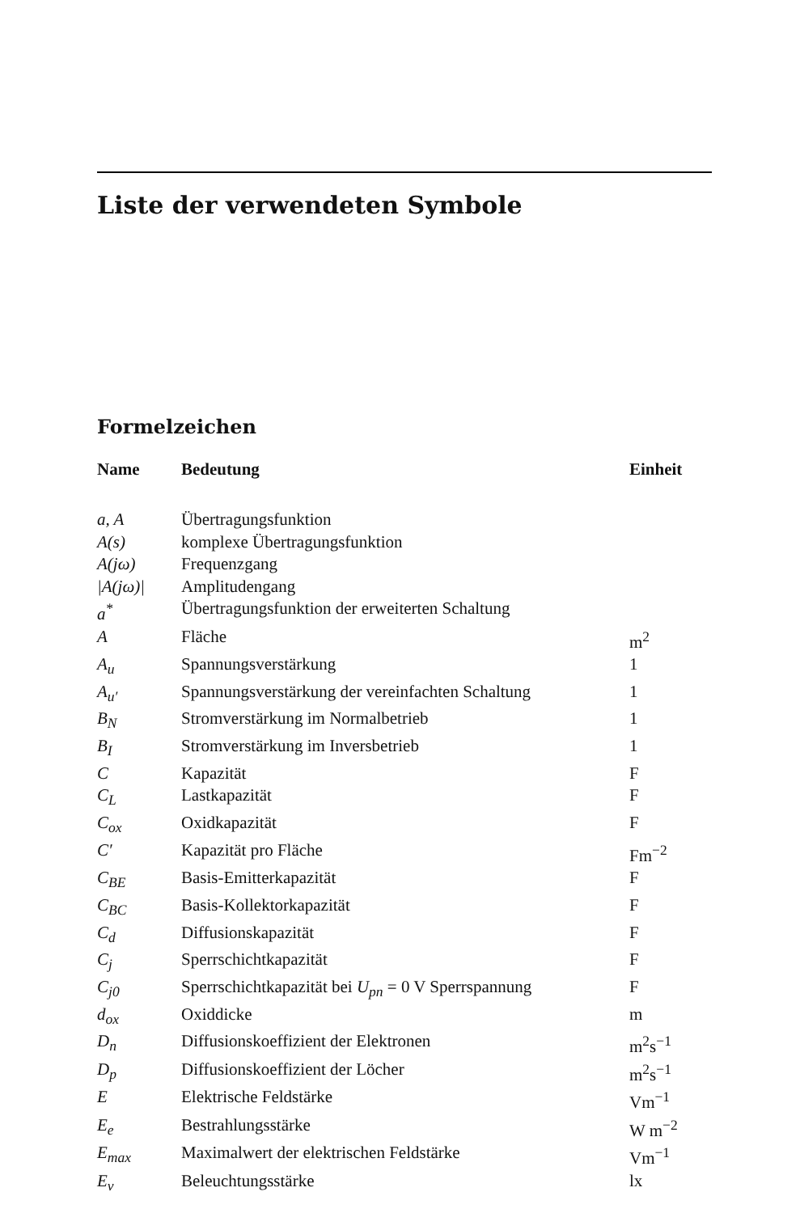Liste der verwendeten Symbole
Formelzeichen
| Name | Bedeutung | Einheit |
| --- | --- | --- |
| a, A | Übertragungsfunktion | |
| A(s) | komplexe Übertragungsfunktion | |
| A(jω) | Frequenzgang | |
| /A(jω)/ | Amplitudengang | |
| a<sup>*</sup> | Übertragungsfunktion der erweiterten Schaltung | |
| A | Fläche | m<sup>2</sup> |
| A<sub>u</sub> | Spannungsverstärkung | 1 |
| A<sub>u′</sub> | Spannungsverstärkung der vereinfachten Schaltung | 1 |
| B<sub>N</sub> | Stromverstärkung im Normalbetrieb | 1 |
| B<sub>I</sub> | Stromverstärkung im Inversbetrieb | 1 |
| C | Kapazität | F |
| C<sub>L</sub> | Lastkapazität | F |
| C<sub>ox</sub> | Oxidkapazität | F |
| C′ | Kapazität pro Fläche | Fm<sup>−2</sup> |
| C<sub>BE</sub> | Basis-Emitterkapazität | F |
| C<sub>BC</sub> | Basis-Kollektorkapazität | F |
| C<sub>d</sub> | Diffusionskapazität | F |
| C<sub>j</sub> | Sperrschichtkapazität | F |
| C<sub>j0</sub> | Sperrschichtkapazität bei U<sub>pn</sub> = 0 V Sperrspannung | F |
| d<sub>ox</sub> | Oxiddicke | m |
| D<sub>n</sub> | Diffusionskoeffizient der Elektronen | m<sup>2</sup>s<sup>−1</sup> |
| D<sub>p</sub> | Diffusionskoeffizient der Löcher | m<sup>2</sup>s<sup>−1</sup> |
| E | Elektrische Feldstärke | Vm<sup>−1</sup> |
| E<sub>e</sub> | Bestrahlungsstärke | W m<sup>−2</sup> |
| E<sub>max</sub> | Maximalwert der elektrischen Feldstärke | Vm<sup>−1</sup> |
| E<sub>v</sub> | Beleuchtungsstärke | lx |